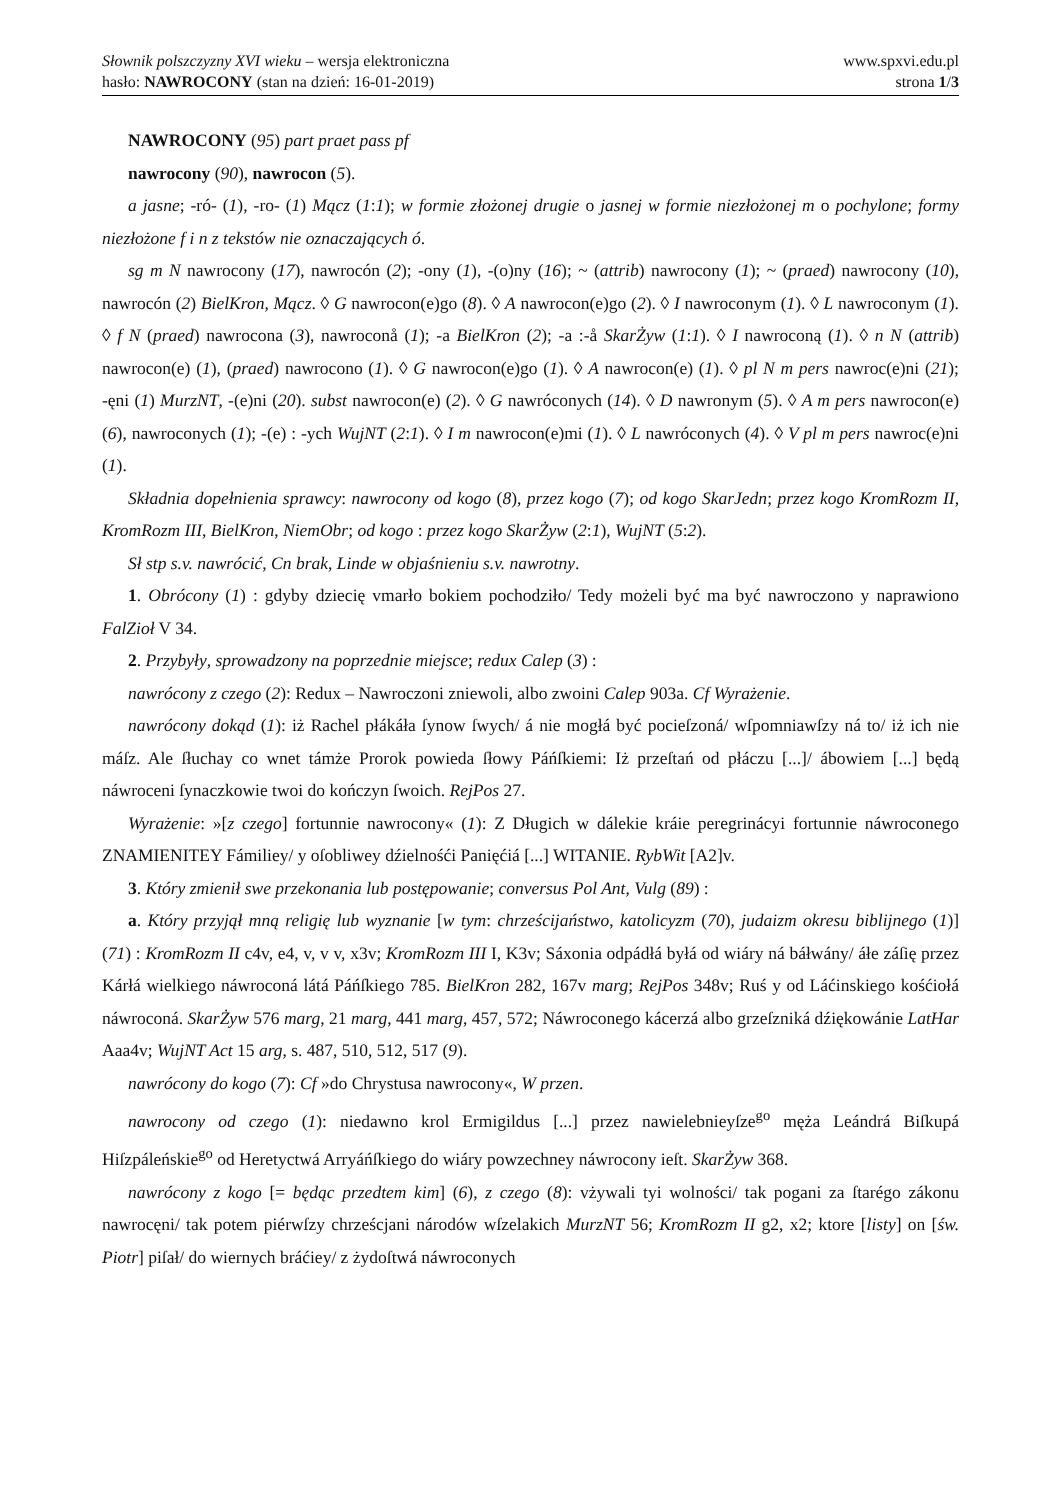Słownik polszczyzny XVI wieku – wersja elektroniczna
hasło: NAWROCONY (stan na dzień: 16-01-2019)
www.spxvi.edu.pl
strona 1/3
NAWROCONY (95) part praet pass pf
nawrocony (90), nawrocon (5).
a jasne; -ró- (1), -ro- (1) Mącz (1:1); w formie złożonej drugie o jasnej w formie niezłożonej m o pochylone; formy niezłożone f i n z tekstów nie oznaczających ó.
sg m N nawrocony (17), nawrocón (2); -ony (1), -(o)ny (16); ~ (attrib) nawrocony (1); ~ (praed) nawrocony (10), nawrocón (2) BielKron, Mącz. ◊ G nawrocon(e)go (8). ◊ A nawrocon(e)go (2). ◊ I nawroconym (1). ◊ L nawroconym (1). ◊ f N (praed) nawrocona (3), nawroconå (1); -a BielKron (2); -a :-å SkarŻyw (1:1). ◊ I nawroconą (1). ◊ n N (attrib) nawrocon(e) (1), (praed) nawrocono (1). ◊ G nawrocon(e)go (1). ◊ A nawrocon(e) (1). ◊ pl N m pers nawroc(e)ni (21); -ęni (1) MurzNT, -(e)ni (20). subst nawrocon(e) (2). ◊ G nawróconych (14). ◊ D nawronym (5). ◊ A m pers nawrocon(e) (6), nawroconych (1); -(e) : -ych WujNT (2:1). ◊ I m nawrocon(e)mi (1). ◊ L nawróconych (4). ◊ V pl m pers nawroc(e)ni (1).
Składnia dopełnienia sprawcy: nawrocony od kogo (8), przez kogo (7); od kogo SkarJedn; przez kogo KromRozm II, KromRozm III, BielKron, NiemObr; od kogo : przez kogo SkarŻyw (2:1), WujNT (5:2).
Sł stp s.v. nawrócić, Cn brak, Linde w objaśnieniu s.v. nawrotny.
1. Obrócony (1) : gdyby dziecię vmarło bokiem pochodziło/ Tedy możeli być ma być nawroczono y naprawiono FalZioł V 34.
2. Przybyły, sprowadzony na poprzednie miejsce; redux Calep (3) :
nawrócony z czego (2): Redux – Nawroczoni zniewoli, albo zwoini Calep 903a. Cf Wyrażenie.
nawrócony dokąd (1): iż Rachel płákáła ſynow ſwych/ á nie mogłá być pocieſzoná/ wſpomniawſzy ná to/ iż ich nie máſz. Ale ſłuchay co wnet támże Prorok powieda ſłowy Páńſkiemi: Iż przeſtań od płáczu [...]/ ábowiem [...] będą náwroceni ſynaczkowie twoi do kończyn ſwoich. RejPos 27.
Wyrażenie: »[z czego] fortunnie nawrocony« (1): Z Długich w dálekie kráie peregrinácyi fortunnie náwroconego ZNAMIENITEY Fámiliey/ y oſobliwey dźielnośći Panięćiá [...] WITANIE. RybWit [A2]v.
3. Który zmienił swe przekonania lub postępowanie; conversus Pol Ant, Vulg (89) :
a. Który przyjął mną religię lub wyznanie [w tym: chrześcijaństwo, katolicyzm (70), judaizm okresu biblijnego (1)] (71) : KromRozm II c4v, e4, v, v v, x3v; KromRozm III I, K3v; Sáxonia odpádłá byłá od wiáry ná báłwány/ áłe záſię przez Kárłá wielkiego náwroconá látá Páńſkiego 785. BielKron 282, 167v marg; RejPos 348v; Ruś y od Láćinskiego kośćiołá náwroconá. SkarŻyw 576 marg, 21 marg, 441 marg, 457, 572; Náwroconego kácerzá albo grzeſzniká dźiękowánie LatHar Aaa4v; WujNT Act 15 arg, s. 487, 510, 512, 517 (9).
nawrócony do kogo (7): Cf »do Chrystusa nawrocony«, W przen.
nawrocony od czego (1): niedawno krol Ermigildus [...] przez nawielebnieyſze<sup>go</sup> męża Leándrá Biſkupá Hiſzpáleńskie<sup>go</sup> od Heretyctwá Arryáńſkiego do wiáry powzechney náwrocony ieſt. SkarŻyw 368.
nawrócony z kogo [= będąc przedtem kim] (6), z czego (8): vżywali tyi wolności/ tak pogani za ſtarégo zákonu nawrocęni/ tak potem piérwſzy chrześcjani národów wſzelakich MurzNT 56; KromRozm II g2, x2; ktore [listy] on [św. Piotr] piſał/ do wiernych bráćiey/ z żydoſtwá náwroconych